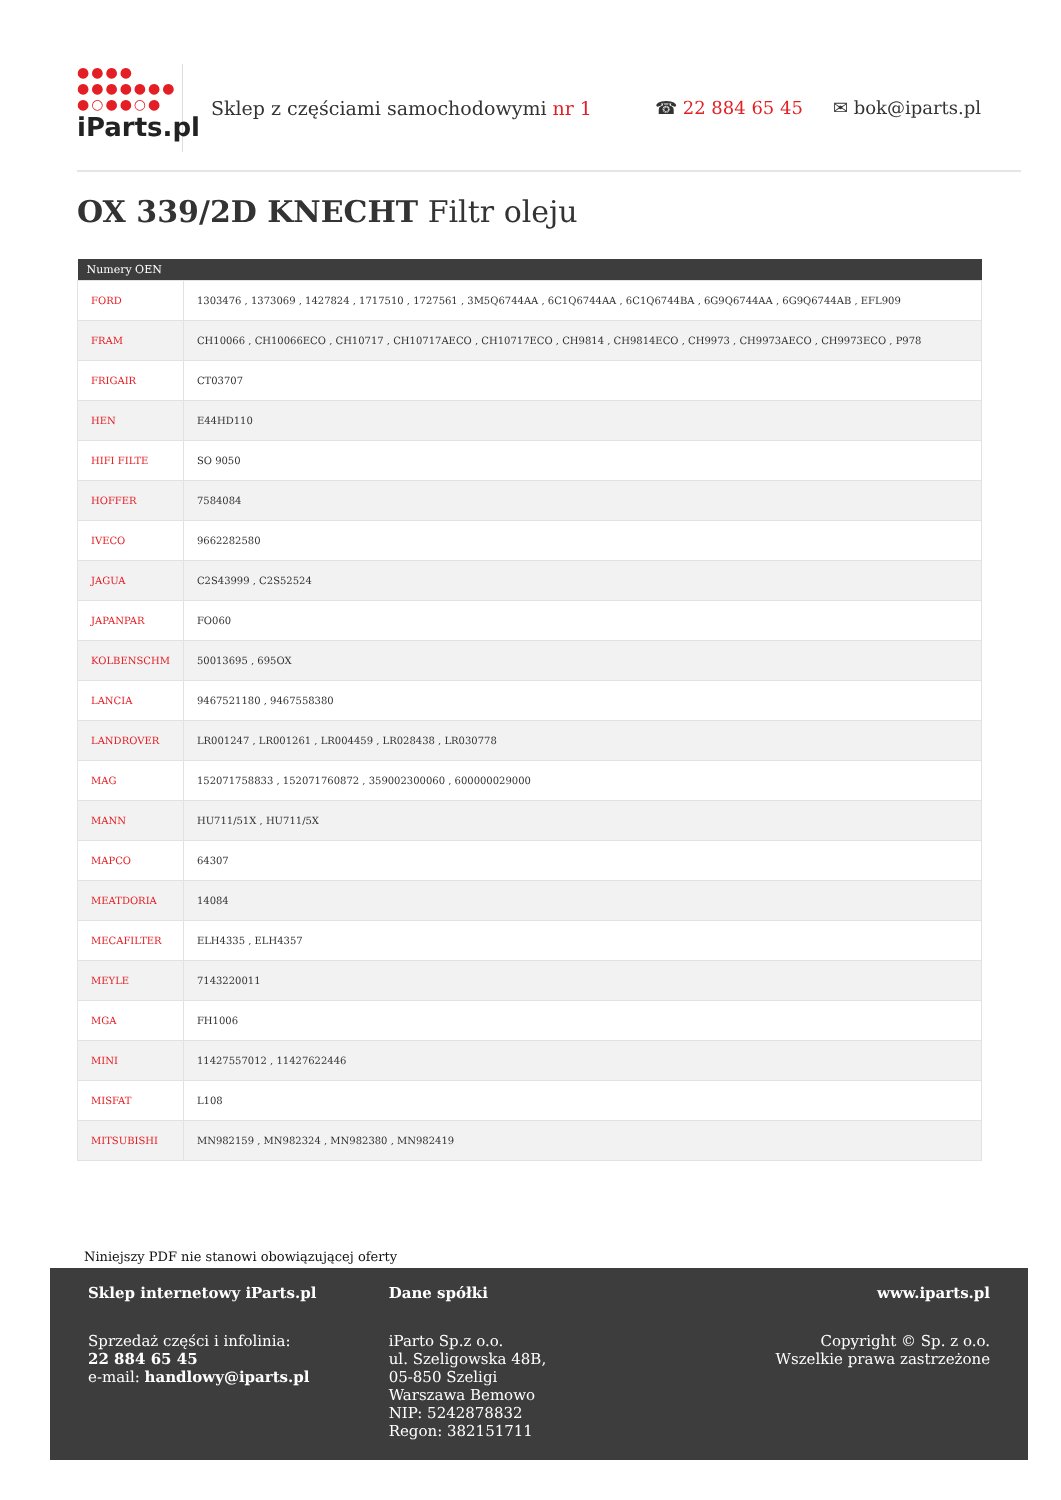●●●●
●●●●●●●
●○●●○●
iParts.pl
Sklep z częściami samochodowymi nr 1
☎ 22 884 65 45 ✉ bok@iparts.pl
OX 339/2D KNECHT Filtr oleju
| Numery OEN | |
| --- | --- |
| FORD | 1303476 , 1373069 , 1427824 , 1717510 , 1727561 , 3M5Q6744AA , 6C1Q6744AA , 6C1Q6744BA , 6G9Q6744AA , 6G9Q6744AB , EFL909 |
| FRAM | CH10066 , CH10066ECO , CH10717 , CH10717AECO , CH10717ECO , CH9814 , CH9814ECO , CH9973 , CH9973AECO , CH9973ECO , P978 |
| FRIGAIR | CT03707 |
| HEN | E44HD110 |
| HIFI FILTE | SO 9050 |
| HOFFER | 7584084 |
| IVECO | 9662282580 |
| JAGUA | C2S43999 , C2S52524 |
| JAPANPAR | FO060 |
| KOLBENSCHM | 50013695 , 695OX |
| LANCIA | 9467521180 , 9467558380 |
| LANDROVER | LR001247 , LR001261 , LR004459 , LR028438 , LR030778 |
| MAG | 152071758833 , 152071760872 , 359002300060 , 600000029000 |
| MANN | HU711/51X , HU711/5X |
| MAPCO | 64307 |
| MEATDORIA | 14084 |
| MECAFILTER | ELH4335 , ELH4357 |
| MEYLE | 7143220011 |
| MGA | FH1006 |
| MINI | 11427557012 , 11427622446 |
| MISFAT | L108 |
| MITSUBISHI | MN982159 , MN982324 , MN982380 , MN982419 |
Niniejszy PDF nie stanowi obowiązującej oferty
Sklep internetowy iParts.pl
Sprzedaż części i infolinia:
22 884 65 45
e-mail: handlowy@iparts.pl
Dane spółki
iParto Sp.z o.o.
ul. Szeligowska 48B,
05-850 Szeligi
Warszawa Bemowo
NIP: 5242878832
Regon: 382151711
www.iparts.pl
Copyright © Sp. z o.o.
Wszelkie prawa zastrzeżone